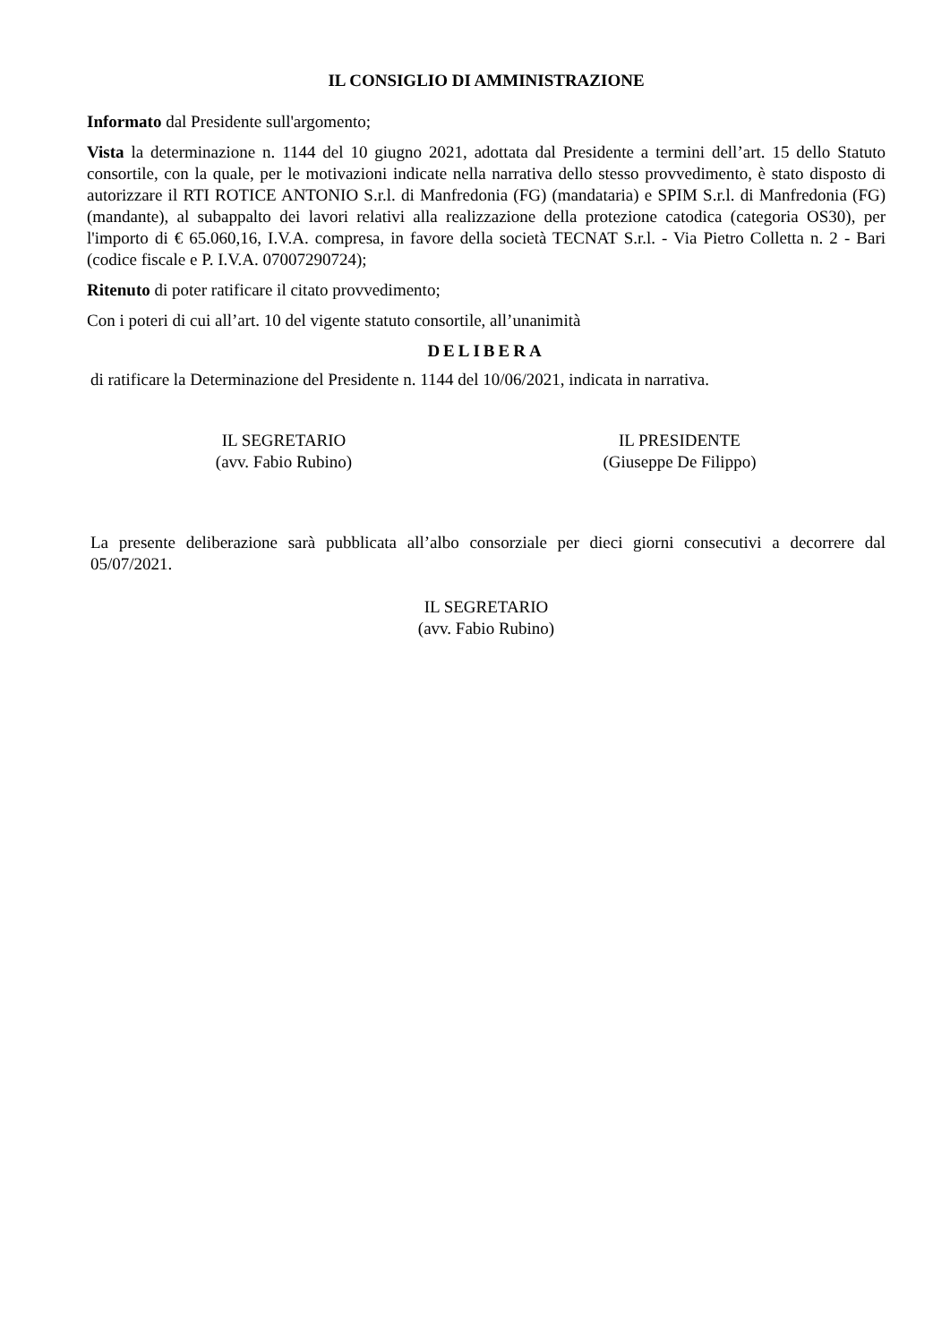IL CONSIGLIO DI AMMINISTRAZIONE
Informato dal Presidente sull'argomento;
Vista la determinazione n. 1144 del 10 giugno 2021, adottata dal Presidente a termini dell’art. 15 dello Statuto consortile, con la quale, per le motivazioni indicate nella narrativa dello stesso provvedimento, è stato disposto di autorizzare il RTI ROTICE ANTONIO S.r.l. di Manfredonia (FG) (mandataria) e SPIM S.r.l. di Manfredonia (FG) (mandante), al subappalto dei lavori relativi alla realizzazione della protezione catodica (categoria OS30), per l'importo di € 65.060,16, I.V.A. compresa, in favore della società TECNAT S.r.l. - Via Pietro Colletta n. 2 - Bari (codice fiscale e P. I.V.A. 07007290724);
Ritenuto di poter ratificare il citato provvedimento;
Con i poteri di cui all’art. 10 del vigente statuto consortile, all’unanimità
DELIBERA
di ratificare la Determinazione del Presidente n. 1144 del 10/06/2021, indicata in narrativa.
IL SEGRETARIO
(avv. Fabio Rubino)
IL PRESIDENTE
(Giuseppe De Filippo)
La presente deliberazione sarà pubblicata all’albo consorziale per dieci giorni consecutivi a decorrere dal 05/07/2021.
IL SEGRETARIO
(avv. Fabio Rubino)